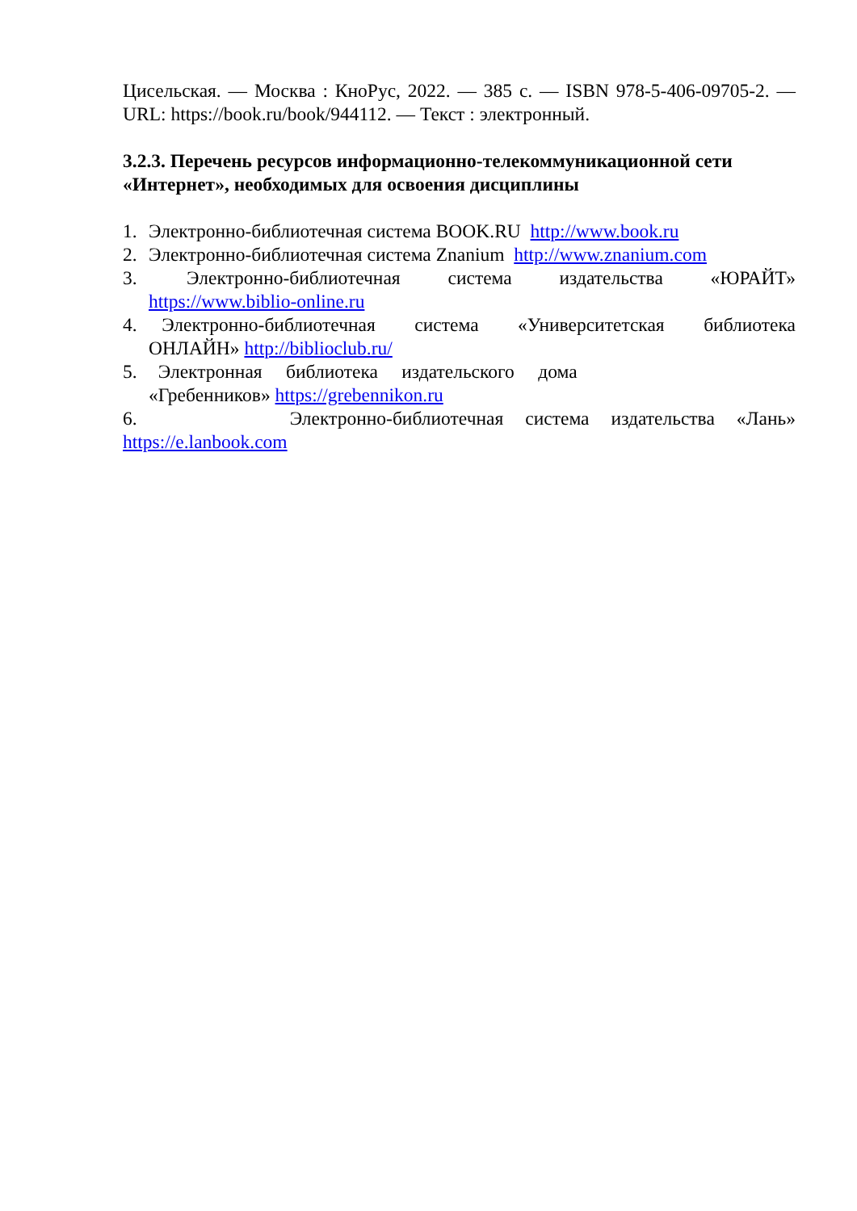Цисельская. — Москва : КноРус, 2022. — 385 с. — ISBN 978-5-406-09705-2. — URL: https://book.ru/book/944112. — Текст : электронный.
3.2.3. Перечень ресурсов информационно-телекоммуникационной сети «Интернет», необходимых для освоения дисциплины
1. Электронно-библиотечная система BOOK.RU http://www.book.ru
2. Электронно-библиотечная система Znanium http://www.znanium.com
3. Электронно-библиотечная система издательства «ЮРАЙТ» https://www.biblio-online.ru
4. Электронно-библиотечная система «Университетская библиотека ОНЛАЙН» http://biblioclub.ru/
5. Электронная библиотека издательского дома
«Гребенников» https://grebennikon.ru
6. Электронно-библиотечная система издательства «Лань»
https://e.lanbook.com